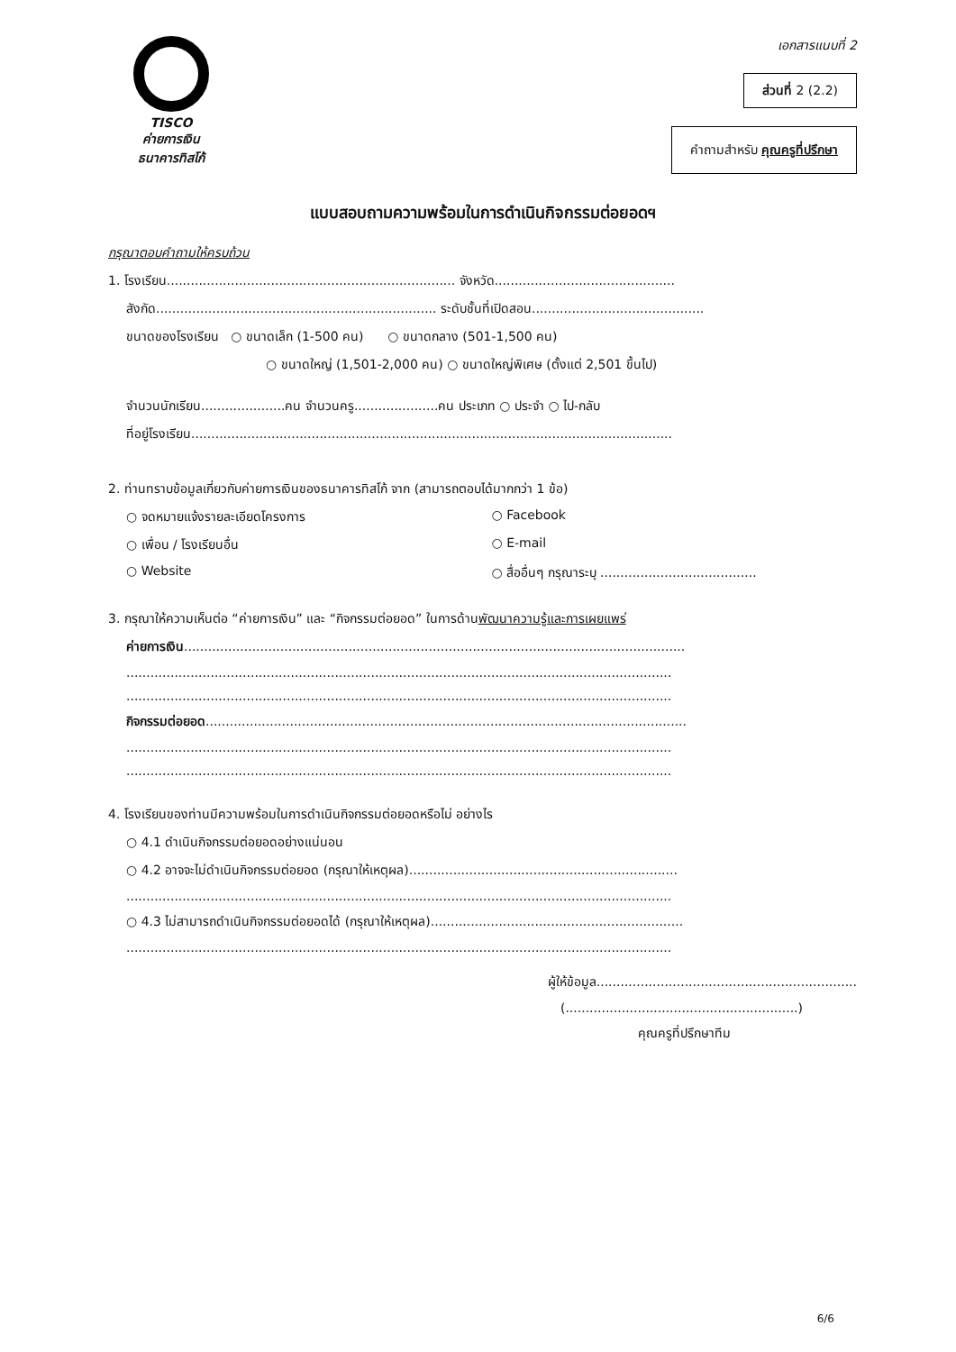TISCO
ค่ายการเงิน
ธนาคารทิสโก้
เอกสารแนบที่ 2
ส่วนที่ 2 (2.2)
คำถามสำหรับ คุณครูที่ปรึกษา
แบบสอบถามความพร้อมในการดำเนินกิจกรรมต่อยอดฯ
กรุณาตอบคำถามให้ครบถ้วน
1. โรงเรียน........................................................................ จังหวัด.............................................
สังกัด...................................................................... ระดับชั้นที่เปิดสอน...........................................
ขนาดของโรงเรียน ○ ขนาดเล็ก (1-500 คน) ○ ขนาดกลาง (501-1,500 คน)
○ ขนาดใหญ่ (1,501-2,000 คน) ○ ขนาดใหญ่พิเศษ (ตั้งแต่ 2,501 ขึ้นไป)
จำนวนนักเรียน.....................คน จำนวนครู.....................คน ประเภท ○ ประจำ ○ ไป-กลับ
ที่อยู่โรงเรียน........................................................................................................................
2. ท่านทราบข้อมูลเกี่ยวกับค่ายการเงินของธนาคารทิสโก้ จาก (สามารถตอบได้มากกว่า 1 ข้อ)
○ จดหมายแจ้งรายละเอียดโครงการ ○ Facebook
○ เพื่อน / โรงเรียนอื่น ○ E-mail
○ Website ○ สื่ออื่นๆ กรุณาระบุ .......................................
3. กรุณาให้ความเห็นต่อ “ค่ายการเงิน” และ “กิจกรรมต่อยอด” ในการด้านพัฒนาความรู้และการเผยแพร่
ค่ายการเงิน.............................................................................................................................
........................................................................................................................................
........................................................................................................................................
กิจกรรมต่อยอด........................................................................................................................
........................................................................................................................................
........................................................................................................................................
4. โรงเรียนของท่านมีความพร้อมในการดำเนินกิจกรรมต่อยอดหรือไม่ อย่างไร
○ 4.1 ดำเนินกิจกรรมต่อยอดอย่างแน่นอน
○ 4.2 อาจจะไม่ดำเนินกิจกรรมต่อยอด (กรุณาให้เหตุผล)...................................................................
........................................................................................................................................
○ 4.3 ไม่สามารถดำเนินกิจกรรมต่อยอดได้ (กรุณาให้เหตุผล)...............................................................
........................................................................................................................................
ผู้ให้ข้อมูล.................................................................
(..........................................................)
คุณครูที่ปรึกษาทีม
6/6